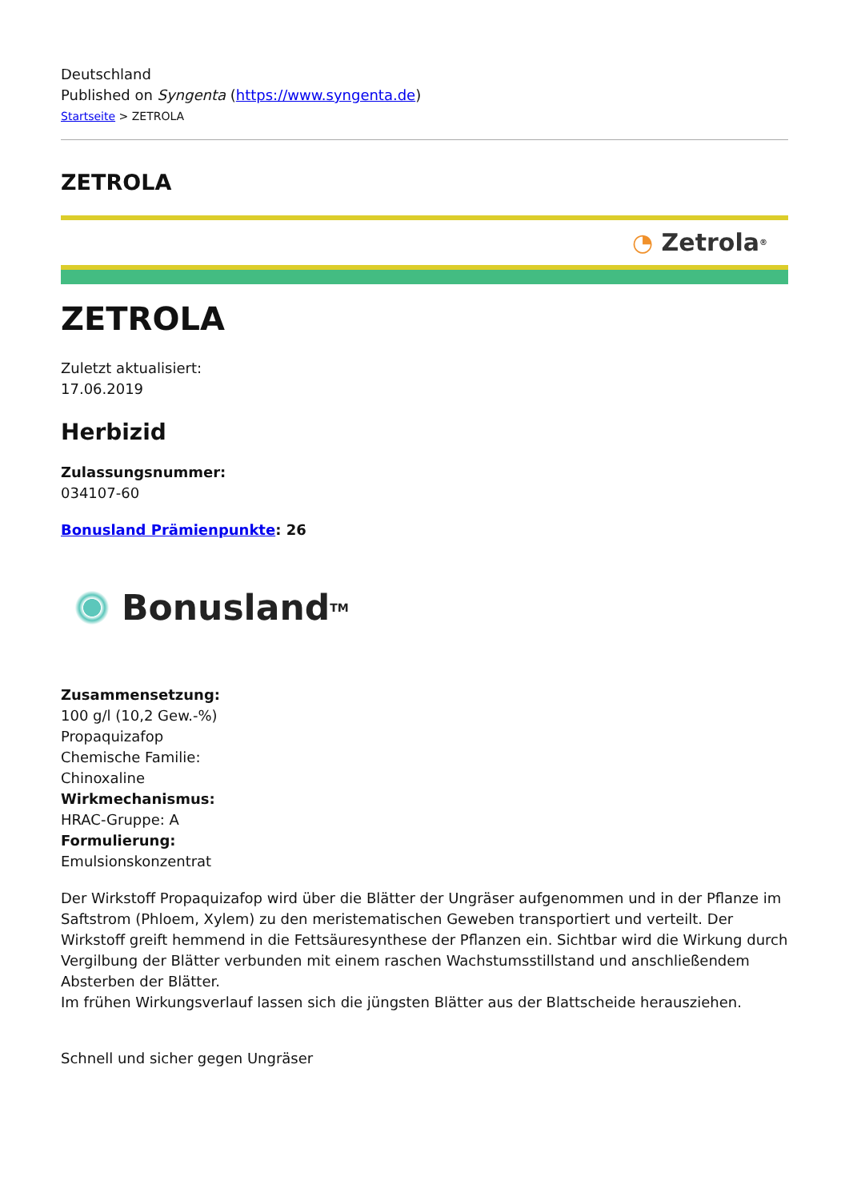Deutschland
Published on Syngenta (https://www.syngenta.de)
Startseite > ZETROLA
ZETROLA
◔ Zetrola<sup>®</sup>
ZETROLA
Zuletzt aktualisiert:
17.06.2019
Herbizid
Zulassungsnummer:
034107-60
Bonusland Prämienpunkte: 26
Bonusland<sup>TM</sup>
Zusammensetzung:
100 g/l (10,2 Gew.-%)
Propaquizafop
Chemische Familie:
Chinoxaline
Wirkmechanismus:
HRAC-Gruppe: A
Formulierung:
Emulsionskonzentrat
Der Wirkstoff Propaquizafop wird über die Blätter der Ungräser aufgenommen und in der Pflanze im Saftstrom (Phloem, Xylem) zu den meristematischen Geweben transportiert und verteilt. Der Wirkstoff greift hemmend in die Fettsäuresynthese der Pflanzen ein. Sichtbar wird die Wirkung durch Vergilbung der Blätter verbunden mit einem raschen Wachstumsstillstand und anschließendem Absterben der Blätter.
Im frühen Wirkungsverlauf lassen sich die jüngsten Blätter aus der Blattscheide herausziehen.
Schnell und sicher gegen Ungräser